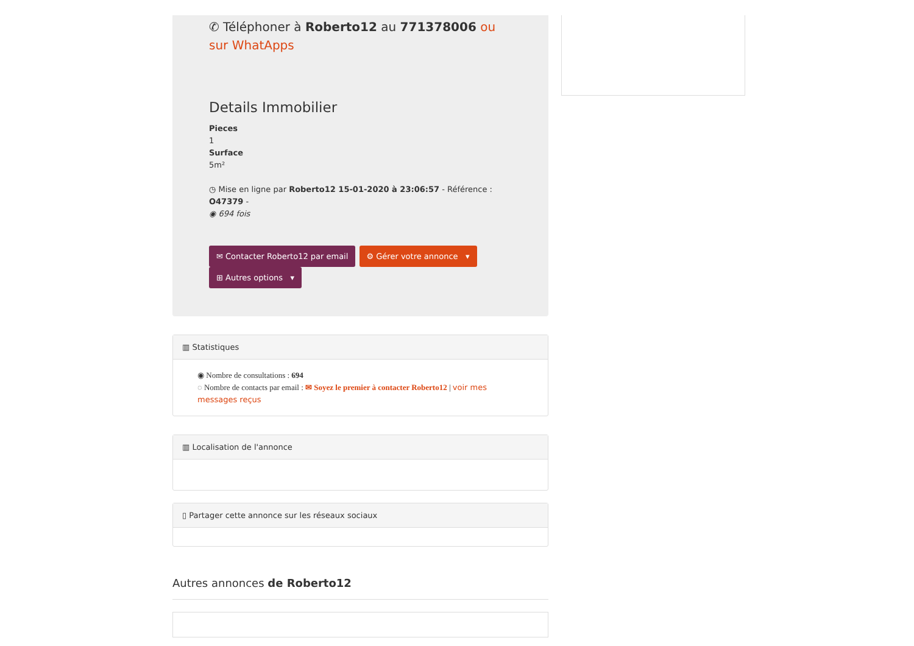✆ Téléphoner à Roberto12 au 771378006 ou sur WhatApps
Details Immobilier
Pieces
1
Surface
5m²
◷ Mise en ligne par Roberto12 15-01-2020 à 23:06:57 - Référence : O47379 -
◉ 694 fois
✉ Contacter Roberto12 par email ⚙ Gérer votre annonce ▾
⊞ Autres options ▾
▥ Statistiques
◉ Nombre de consultations : 694
◌ Nombre de contacts par email : ✉ Soyez le premier à contacter Roberto12 | voir mes messages reçus
▥ Localisation de l'annonce
▯ Partager cette annonce sur les réseaux sociaux
Autres annonces de Roberto12